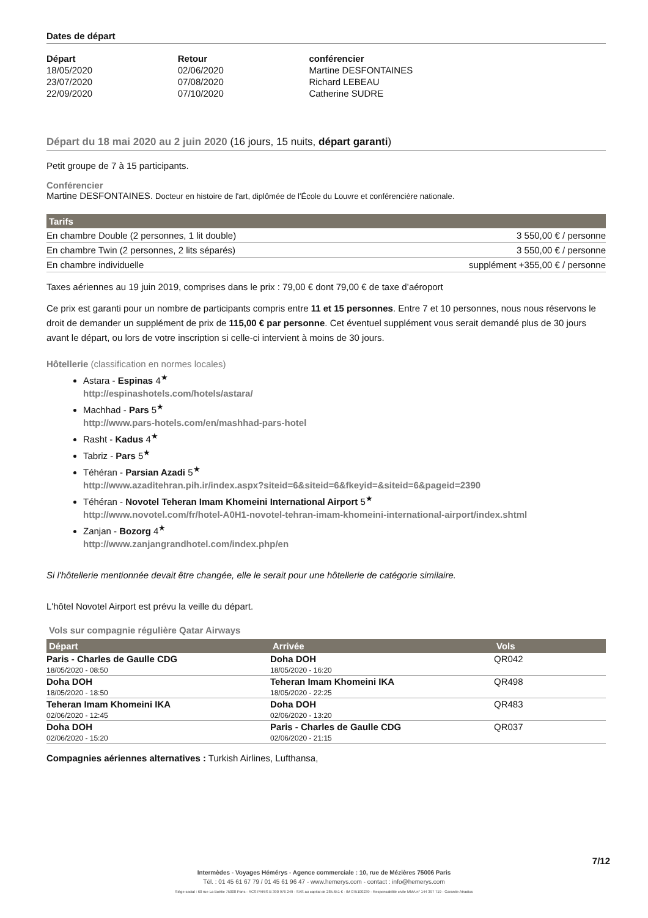Dates de départ
| Départ | Retour | conférencier |
| --- | --- | --- |
| 18/05/2020 | 02/06/2020 | Martine DESFONTAINES |
| 23/07/2020 | 07/08/2020 | Richard LEBEAU |
| 22/09/2020 | 07/10/2020 | Catherine SUDRE |
Départ du 18 mai 2020 au 2 juin 2020 (16 jours, 15 nuits, départ garanti)
Petit groupe de 7 à 15 participants.
Conférencier
Martine DESFONTAINES. Docteur en histoire de l'art, diplômée de l'École du Louvre et conférencière nationale.
| Tarifs | |
| --- | --- |
| En chambre Double (2 personnes, 1 lit double) | 3 550,00 € / personne |
| En chambre Twin (2 personnes, 2 lits séparés) | 3 550,00 € / personne |
| En chambre individuelle | supplément +355,00 € / personne |
Taxes aériennes au 19 juin 2019, comprises dans le prix : 79,00 € dont 79,00 € de taxe d’aéroport
Ce prix est garanti pour un nombre de participants compris entre 11 et 15 personnes. Entre 7 et 10 personnes, nous nous réservons le droit de demander un supplément de prix de 115,00 € par personne. Cet éventuel supplément vous serait demandé plus de 30 jours avant le départ, ou lors de votre inscription si celle-ci intervient à moins de 30 jours.
Hôtellerie (classification en normes locales)
Astara - Espinas 4<sup>★</sup>
http://espinashotels.com/hotels/astara/
Machhad - Pars 5<sup>★</sup>
http://www.pars-hotels.com/en/mashhad-pars-hotel
Rasht - Kadus 4<sup>★</sup>
Tabriz - Pars 5<sup>★</sup>
Téhéran - Parsian Azadi 5<sup>★</sup>
http://www.azaditehran.pih.ir/index.aspx?siteid=6&siteid=6&fkeyid=&siteid=6&pageid=2390
Téhéran - Novotel Teheran Imam Khomeini International Airport 5<sup>★</sup>
http://www.novotel.com/fr/hotel-A0H1-novotel-tehran-imam-khomeini-international-airport/index.shtml
Zanjan - Bozorg 4<sup>★</sup>
http://www.zanjangrandhotel.com/index.php/en
Si l'hôtellerie mentionnée devait être changée, elle le serait pour une hôtellerie de catégorie similaire.
L'hôtel Novotel Airport est prévu la veille du départ.
Vols sur compagnie régulière Qatar Airways
| Départ | Arrivée | Vols |
| --- | --- | --- |
| Paris - Charles de Gaulle CDG 18/05/2020 - 08:50 | Doha DOH 18/05/2020 - 16:20 | QR042 |
| Doha DOH 18/05/2020 - 18:50 | Teheran Imam Khomeini IKA 18/05/2020 - 22:25 | QR498 |
| Teheran Imam Khomeini IKA 02/06/2020 - 12:45 | Doha DOH 02/06/2020 - 13:20 | QR483 |
| Doha DOH 02/06/2020 - 15:20 | Paris - Charles de Gaulle CDG 02/06/2020 - 21:15 | QR037 |
Compagnies aériennes alternatives : Turkish Airlines, Lufthansa,
7/12
Intermèdes - Voyages Hémérys - Agence commerciale : 10, rue de Mézières 75006 Paris
Tél. : 01 45 61 67 79 / 01 45 61 96 47 - www.hemerys.com - contact : info@hemerys.com
Siège social : 60 rue La Boétie 75008 Paris - RCS PARIS B 390 976 249 - SAS au capital de 285.651 € - IM 075100239 - Responsabilité civile MMA n° 144 397 719 - Garantie Atradius